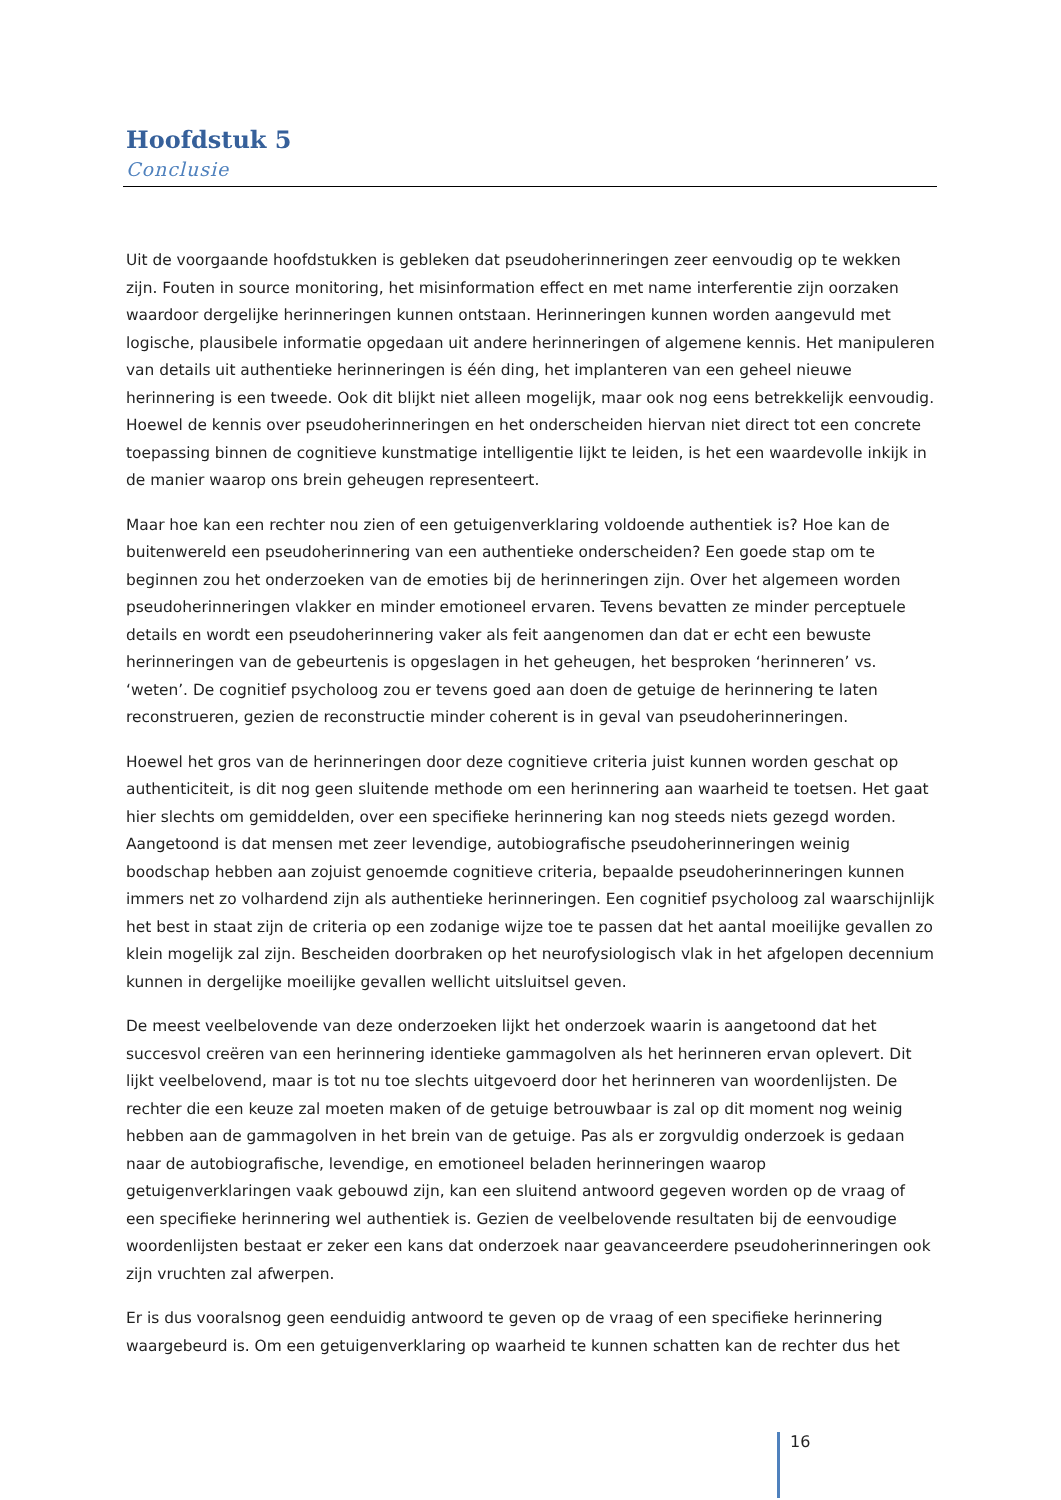Hoofdstuk 5
Conclusie
Uit de voorgaande hoofdstukken is gebleken dat pseudoherinneringen zeer eenvoudig op te wekken zijn. Fouten in source monitoring, het misinformation effect en met name interferentie zijn oorzaken waardoor dergelijke herinneringen kunnen ontstaan. Herinneringen kunnen worden aangevuld met logische, plausibele informatie opgedaan uit andere herinneringen of algemene kennis. Het manipuleren van details uit authentieke herinneringen is één ding, het implanteren van een geheel nieuwe herinnering is een tweede. Ook dit blijkt niet alleen mogelijk, maar ook nog eens betrekkelijk eenvoudig. Hoewel de kennis over pseudoherinneringen en het onderscheiden hiervan niet direct tot een concrete toepassing binnen de cognitieve kunstmatige intelligentie lijkt te leiden, is het een waardevolle inkijk in de manier waarop ons brein geheugen representeert.
Maar hoe kan een rechter nou zien of een getuigenverklaring voldoende authentiek is? Hoe kan de buitenwereld een pseudoherinnering van een authentieke onderscheiden? Een goede stap om te beginnen zou het onderzoeken van de emoties bij de herinneringen zijn. Over het algemeen worden pseudoherinneringen vlakker en minder emotioneel ervaren. Tevens bevatten ze minder perceptuele details en wordt een pseudoherinnering vaker als feit aangenomen dan dat er echt een bewuste herinneringen van de gebeurtenis is opgeslagen in het geheugen, het besproken ‘herinneren’ vs. ‘weten’. De cognitief psycholoog zou er tevens goed aan doen de getuige de herinnering te laten reconstrueren, gezien de reconstructie minder coherent is in geval van pseudoherinneringen.
Hoewel het gros van de herinneringen door deze cognitieve criteria juist kunnen worden geschat op authenticiteit, is dit nog geen sluitende methode om een herinnering aan waarheid te toetsen. Het gaat hier slechts om gemiddelden, over een specifieke herinnering kan nog steeds niets gezegd worden. Aangetoond is dat mensen met zeer levendige, autobiografische pseudoherinneringen weinig boodschap hebben aan zojuist genoemde cognitieve criteria, bepaalde pseudoherinneringen kunnen immers net zo volhardend zijn als authentieke herinneringen. Een cognitief psycholoog zal waarschijnlijk het best in staat zijn de criteria op een zodanige wijze toe te passen dat het aantal moeilijke gevallen zo klein mogelijk zal zijn. Bescheiden doorbraken op het neurofysiologisch vlak in het afgelopen decennium kunnen in dergelijke moeilijke gevallen wellicht uitsluitsel geven.
De meest veelbelovende van deze onderzoeken lijkt het onderzoek waarin is aangetoond dat het succesvol creëren van een herinnering identieke gammagolven als het herinneren ervan oplevert. Dit lijkt veelbelovend, maar is tot nu toe slechts uitgevoerd door het herinneren van woordenlijsten. De rechter die een keuze zal moeten maken of de getuige betrouwbaar is zal op dit moment nog weinig hebben aan de gammagolven in het brein van de getuige. Pas als er zorgvuldig onderzoek is gedaan naar de autobiografische, levendige, en emotioneel beladen herinneringen waarop getuigenverklaringen vaak gebouwd zijn, kan een sluitend antwoord gegeven worden op de vraag of een specifieke herinnering wel authentiek is. Gezien de veelbelovende resultaten bij de eenvoudige woordenlijsten bestaat er zeker een kans dat onderzoek naar geavanceerdere pseudoherinneringen ook zijn vruchten zal afwerpen.
Er is dus vooralsnog geen eenduidig antwoord te geven op de vraag of een specifieke herinnering waargebeurd is. Om een getuigenverklaring op waarheid te kunnen schatten kan de rechter dus het
16